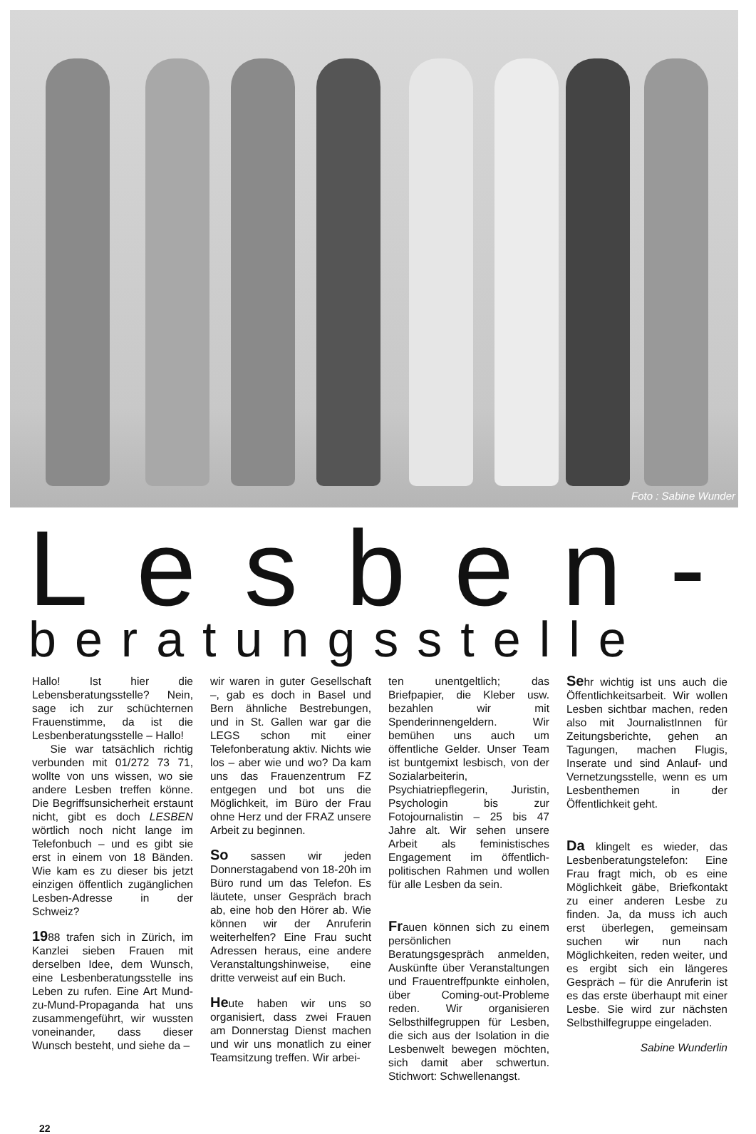Foto : Sabine Wunder
Lesben-
beratungsstelle
Hallo! Ist hier die Lebensberatungsstelle? Nein, sage ich zur schüchternen Frauenstimme, da ist die Lesbenberatungsstelle – Hallo!
Sie war tatsächlich richtig verbunden mit 01/272 73 71, wollte von uns wissen, wo sie andere Lesben treffen könne. Die Begriffsunsicherheit erstaunt nicht, gibt es doch LESBEN wörtlich noch nicht lange im Telefonbuch – und es gibt sie erst in einem von 18 Bänden. Wie kam es zu dieser bis jetzt einzigen öffentlich zugänglichen Lesben-Adresse in der Schweiz?
1988 trafen sich in Zürich, im Kanzlei sieben Frauen mit derselben Idee, dem Wunsch, eine Lesbenberatungsstelle ins Leben zu rufen. Eine Art Mund-zu-Mund-Propaganda hat uns zusammengeführt, wir wussten voneinander, dass dieser Wunsch besteht, und siehe da –
wir waren in guter Gesellschaft –, gab es doch in Basel und Bern ähnliche Bestrebungen, und in St. Gallen war gar die LEGS schon mit einer Telefonberatung aktiv. Nichts wie los – aber wie und wo? Da kam uns das Frauenzentrum FZ entgegen und bot uns die Möglichkeit, im Büro der Frau ohne Herz und der FRAZ unsere Arbeit zu beginnen.
So sassen wir jeden Donnerstagabend von 18-20h im Büro rund um das Telefon. Es läutete, unser Gespräch brach ab, eine hob den Hörer ab. Wie können wir der Anruferin weiterhelfen? Eine Frau sucht Adressen heraus, eine andere Veranstaltungshinweise, eine dritte verweist auf ein Buch.
Heute haben wir uns so organisiert, dass zwei Frauen am Donnerstag Dienst machen und wir uns monatlich zu einer Teamsitzung treffen. Wir arbei-
ten unentgeltlich; das Briefpapier, die Kleber usw. bezahlen wir mit Spenderinnengeldern. Wir bemühen uns auch um öffentliche Gelder. Unser Team ist buntgemixt lesbisch, von der Sozialarbeiterin, Psychiatriepflegerin, Juristin, Psychologin bis zur Fotojournalistin – 25 bis 47 Jahre alt. Wir sehen unsere Arbeit als feministisches Engagement im öffentlich-politischen Rahmen und wollen für alle Lesben da sein.
Frauen können sich zu einem persönlichen Beratungsgespräch anmelden, Auskünfte über Veranstaltungen und Frauentreffpunkte einholen, über Coming-out-Probleme reden. Wir organisieren Selbsthilfegruppen für Lesben, die sich aus der Isolation in die Lesbenwelt bewegen möchten, sich damit aber schwertun. Stichwort: Schwellenangst.
Sehr wichtig ist uns auch die Öffentlichkeitsarbeit. Wir wollen Lesben sichtbar machen, reden also mit JournalistInnen für Zeitungsberichte, gehen an Tagungen, machen Flugis, Inserate und sind Anlauf- und Vernetzungsstelle, wenn es um Lesbenthemen in der Öffentlichkeit geht.
Da klingelt es wieder, das Lesbenberatungstelefon: Eine Frau fragt mich, ob es eine Möglichkeit gäbe, Briefkontakt zu einer anderen Lesbe zu finden. Ja, da muss ich auch erst überlegen, gemeinsam suchen wir nun nach Möglichkeiten, reden weiter, und es ergibt sich ein längeres Gespräch – für die Anruferin ist es das erste überhaupt mit einer Lesbe. Sie wird zur nächsten Selbsthilfegruppe eingeladen.
Sabine Wunderlin
22